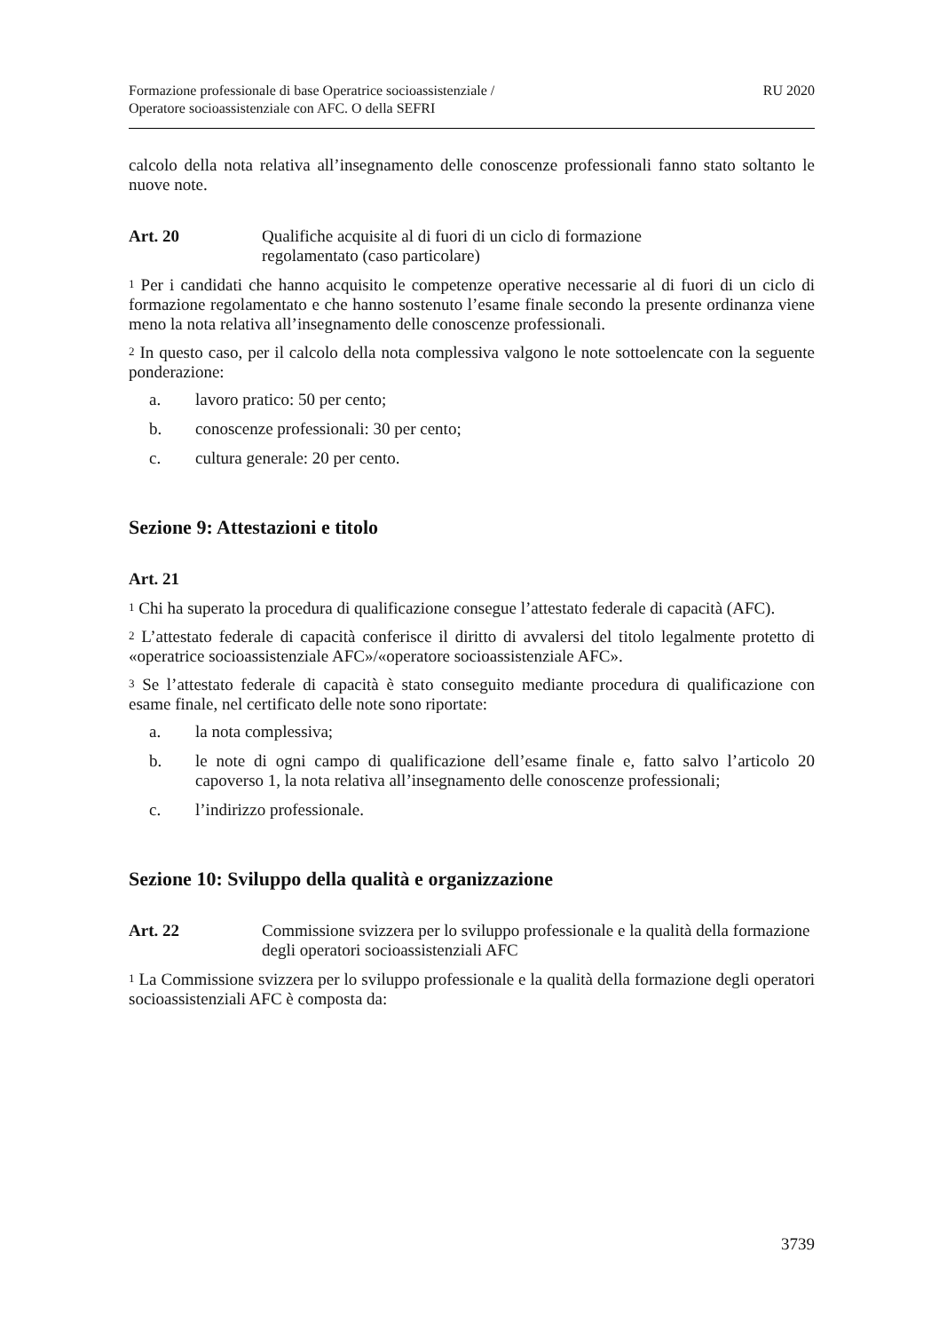Formazione professionale di base Operatrice socioassistenziale /
Operatore socioassistenziale con AFC. O della SEFRI
RU 2020
calcolo della nota relativa all’insegnamento delle conoscenze professionali fanno stato soltanto le nuove note.
Art. 20 Qualifiche acquisite al di fuori di un ciclo di formazione
regolamentato (caso particolare)
<sup>1</sup> Per i candidati che hanno acquisito le competenze operative necessarie al di fuori di un ciclo di formazione regolamentato e che hanno sostenuto l’esame finale secondo la presente ordinanza viene meno la nota relativa all’insegnamento delle conoscenze professionali.
<sup>2</sup> In questo caso, per il calcolo della nota complessiva valgono le note sottoelencate con la seguente ponderazione:
a. lavoro pratico: 50 per cento;
b. conoscenze professionali: 30 per cento;
c. cultura generale: 20 per cento.
Sezione 9: Attestazioni e titolo
Art. 21
<sup>1</sup> Chi ha superato la procedura di qualificazione consegue l’attestato federale di capacità (AFC).
<sup>2</sup> L’attestato federale di capacità conferisce il diritto di avvalersi del titolo legalmente protetto di «operatrice socioassistenziale AFC»/«operatore socioassistenziale AFC».
<sup>3</sup> Se l’attestato federale di capacità è stato conseguito mediante procedura di qualificazione con esame finale, nel certificato delle note sono riportate:
a. la nota complessiva;
b. le note di ogni campo di qualificazione dell’esame finale e, fatto salvo l’articolo 20 capoverso 1, la nota relativa all’insegnamento delle conoscenze professionali;
c. l’indirizzo professionale.
Sezione 10: Sviluppo della qualità e organizzazione
Art. 22 Commissione svizzera per lo sviluppo professionale e la qualità della formazione degli operatori socioassistenziali AFC
<sup>1</sup> La Commissione svizzera per lo sviluppo professionale e la qualità della formazione degli operatori socioassistenziali AFC è composta da:
3739